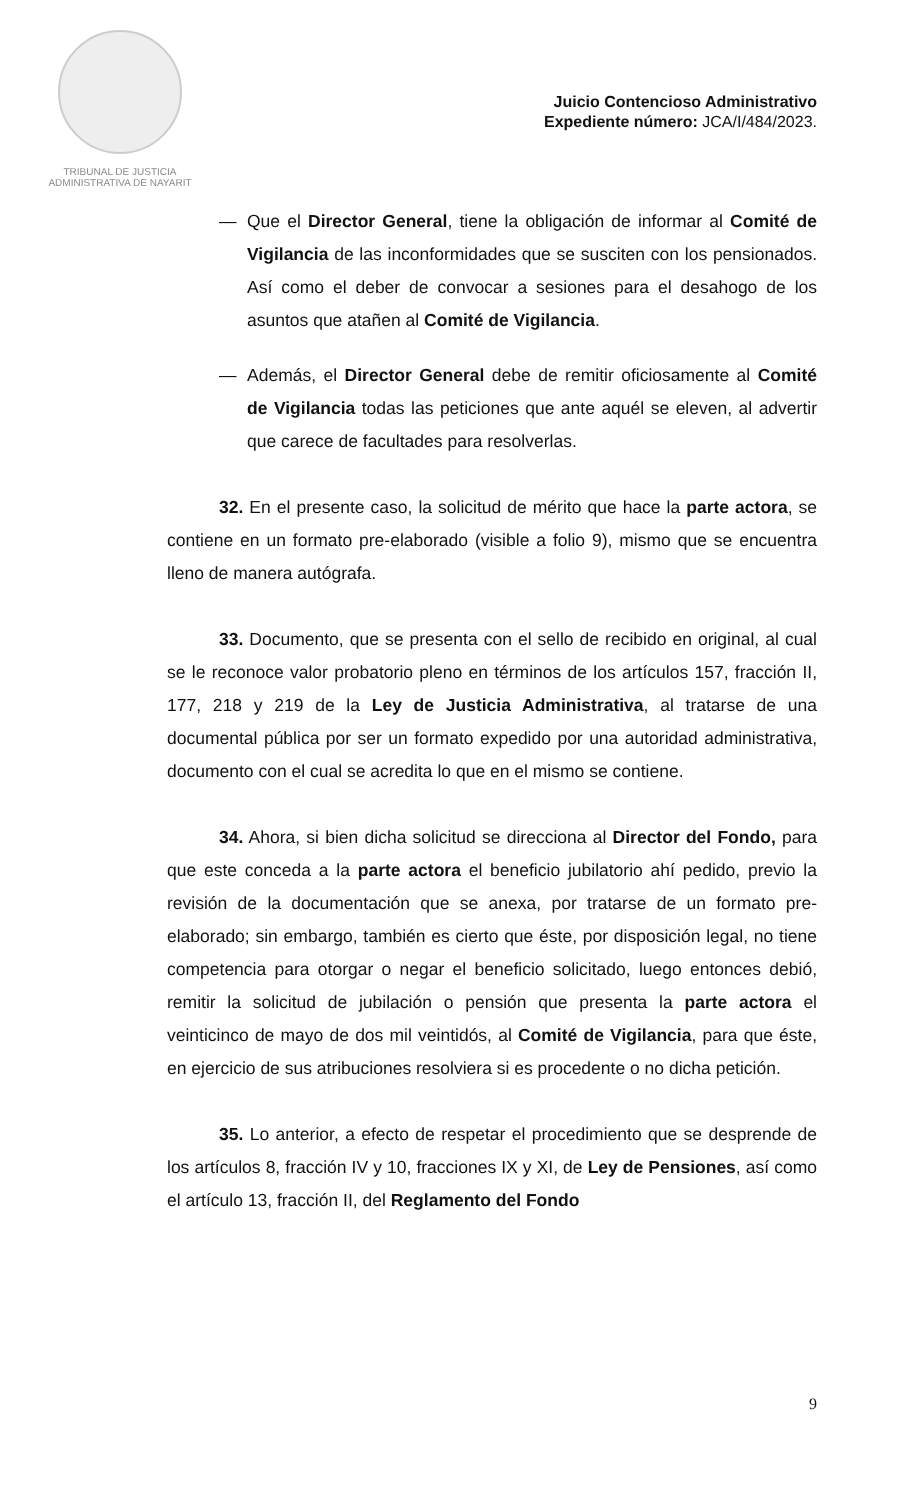TRIBUNAL DE JUSTICIA
ADMINISTRATIVA DE NAYARIT
Juicio Contencioso Administrativo
Expediente número: JCA/I/484/2023.
— Que el Director General, tiene la obligación de informar al Comité de Vigilancia de las inconformidades que se susciten con los pensionados. Así como el deber de convocar a sesiones para el desahogo de los asuntos que atañen al Comité de Vigilancia.
— Además, el Director General debe de remitir oficiosamente al Comité de Vigilancia todas las peticiones que ante aquél se eleven, al advertir que carece de facultades para resolverlas.
32. En el presente caso, la solicitud de mérito que hace la parte actora, se contiene en un formato pre-elaborado (visible a folio 9), mismo que se encuentra lleno de manera autógrafa.
33. Documento, que se presenta con el sello de recibido en original, al cual se le reconoce valor probatorio pleno en términos de los artículos 157, fracción II, 177, 218 y 219 de la Ley de Justicia Administrativa, al tratarse de una documental pública por ser un formato expedido por una autoridad administrativa, documento con el cual se acredita lo que en el mismo se contiene.
34. Ahora, si bien dicha solicitud se direcciona al Director del Fondo, para que este conceda a la parte actora el beneficio jubilatorio ahí pedido, previo la revisión de la documentación que se anexa, por tratarse de un formato pre-elaborado; sin embargo, también es cierto que éste, por disposición legal, no tiene competencia para otorgar o negar el beneficio solicitado, luego entonces debió, remitir la solicitud de jubilación o pensión que presenta la parte actora el veinticinco de mayo de dos mil veintidós, al Comité de Vigilancia, para que éste, en ejercicio de sus atribuciones resolviera si es procedente o no dicha petición.
35. Lo anterior, a efecto de respetar el procedimiento que se desprende de los artículos 8, fracción IV y 10, fracciones IX y XI, de Ley de Pensiones, así como el artículo 13, fracción II, del Reglamento del Fondo
9